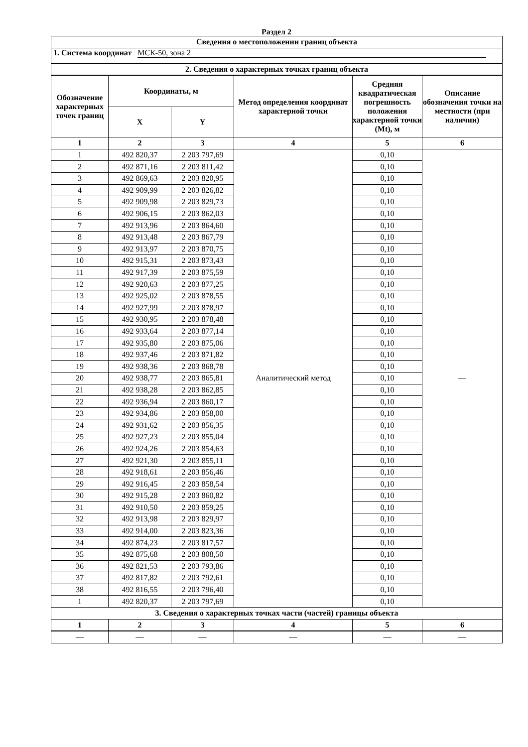Раздел 2
| Сведения о местоположении границ объекта | | | | | |
| --- | --- | --- | --- | --- | --- |
| 1. Система координат МСК-50, зона 2 | | | | | |
| 2. Сведения о характерных точках границ объекта | | | | | |
| Обозначение характерных точек границ | Координаты, м | | Метод определения координат характерной точки | Средняя квадратическая погрешность положения характерной точки (Mt), м | Описание обозначения точки на местности (при наличии) |
| | X | Y | | | |
| 1 | 2 | 3 | 4 | 5 | 6 |
| 1 | 492 820,37 | 2 203 797,69 | Аналитический метод | 0,10 | — |
| 2 | 492 871,16 | 2 203 811,42 | | 0,10 | |
| 3 | 492 869,63 | 2 203 820,95 | | 0,10 | |
| 4 | 492 909,99 | 2 203 826,82 | | 0,10 | |
| 5 | 492 909,98 | 2 203 829,73 | | 0,10 | |
| 6 | 492 906,15 | 2 203 862,03 | | 0,10 | |
| 7 | 492 913,96 | 2 203 864,60 | | 0,10 | |
| 8 | 492 913,48 | 2 203 867,79 | | 0,10 | |
| 9 | 492 913,97 | 2 203 870,75 | | 0,10 | |
| 10 | 492 915,31 | 2 203 873,43 | | 0,10 | |
| 11 | 492 917,39 | 2 203 875,59 | | 0,10 | |
| 12 | 492 920,63 | 2 203 877,25 | | 0,10 | |
| 13 | 492 925,02 | 2 203 878,55 | | 0,10 | |
| 14 | 492 927,99 | 2 203 878,97 | | 0,10 | |
| 15 | 492 930,95 | 2 203 878,48 | | 0,10 | |
| 16 | 492 933,64 | 2 203 877,14 | | 0,10 | |
| 17 | 492 935,80 | 2 203 875,06 | | 0,10 | |
| 18 | 492 937,46 | 2 203 871,82 | | 0,10 | |
| 19 | 492 938,36 | 2 203 868,78 | | 0,10 | |
| 20 | 492 938,77 | 2 203 865,81 | | 0,10 | |
| 21 | 492 938,28 | 2 203 862,85 | | 0,10 | |
| 22 | 492 936,94 | 2 203 860,17 | | 0,10 | |
| 23 | 492 934,86 | 2 203 858,00 | | 0,10 | |
| 24 | 492 931,62 | 2 203 856,35 | | 0,10 | |
| 25 | 492 927,23 | 2 203 855,04 | | 0,10 | |
| 26 | 492 924,26 | 2 203 854,63 | | 0,10 | |
| 27 | 492 921,30 | 2 203 855,11 | | 0,10 | |
| 28 | 492 918,61 | 2 203 856,46 | | 0,10 | |
| 29 | 492 916,45 | 2 203 858,54 | | 0,10 | |
| 30 | 492 915,28 | 2 203 860,82 | | 0,10 | |
| 31 | 492 910,50 | 2 203 859,25 | | 0,10 | |
| 32 | 492 913,98 | 2 203 829,97 | | 0,10 | |
| 33 | 492 914,00 | 2 203 823,36 | | 0,10 | |
| 34 | 492 874,23 | 2 203 817,57 | | 0,10 | |
| 35 | 492 875,68 | 2 203 808,50 | | 0,10 | |
| 36 | 492 821,53 | 2 203 793,86 | | 0,10 | |
| 37 | 492 817,82 | 2 203 792,61 | | 0,10 | |
| 38 | 492 816,55 | 2 203 796,40 | | 0,10 | |
| 1 | 492 820,37 | 2 203 797,69 | | 0,10 | |
| 3. Сведения о характерных точках части (частей) границы объекта | | | | | |
| 1 | 2 | 3 | 4 | 5 | 6 |
| — | — | — | — | — | — |